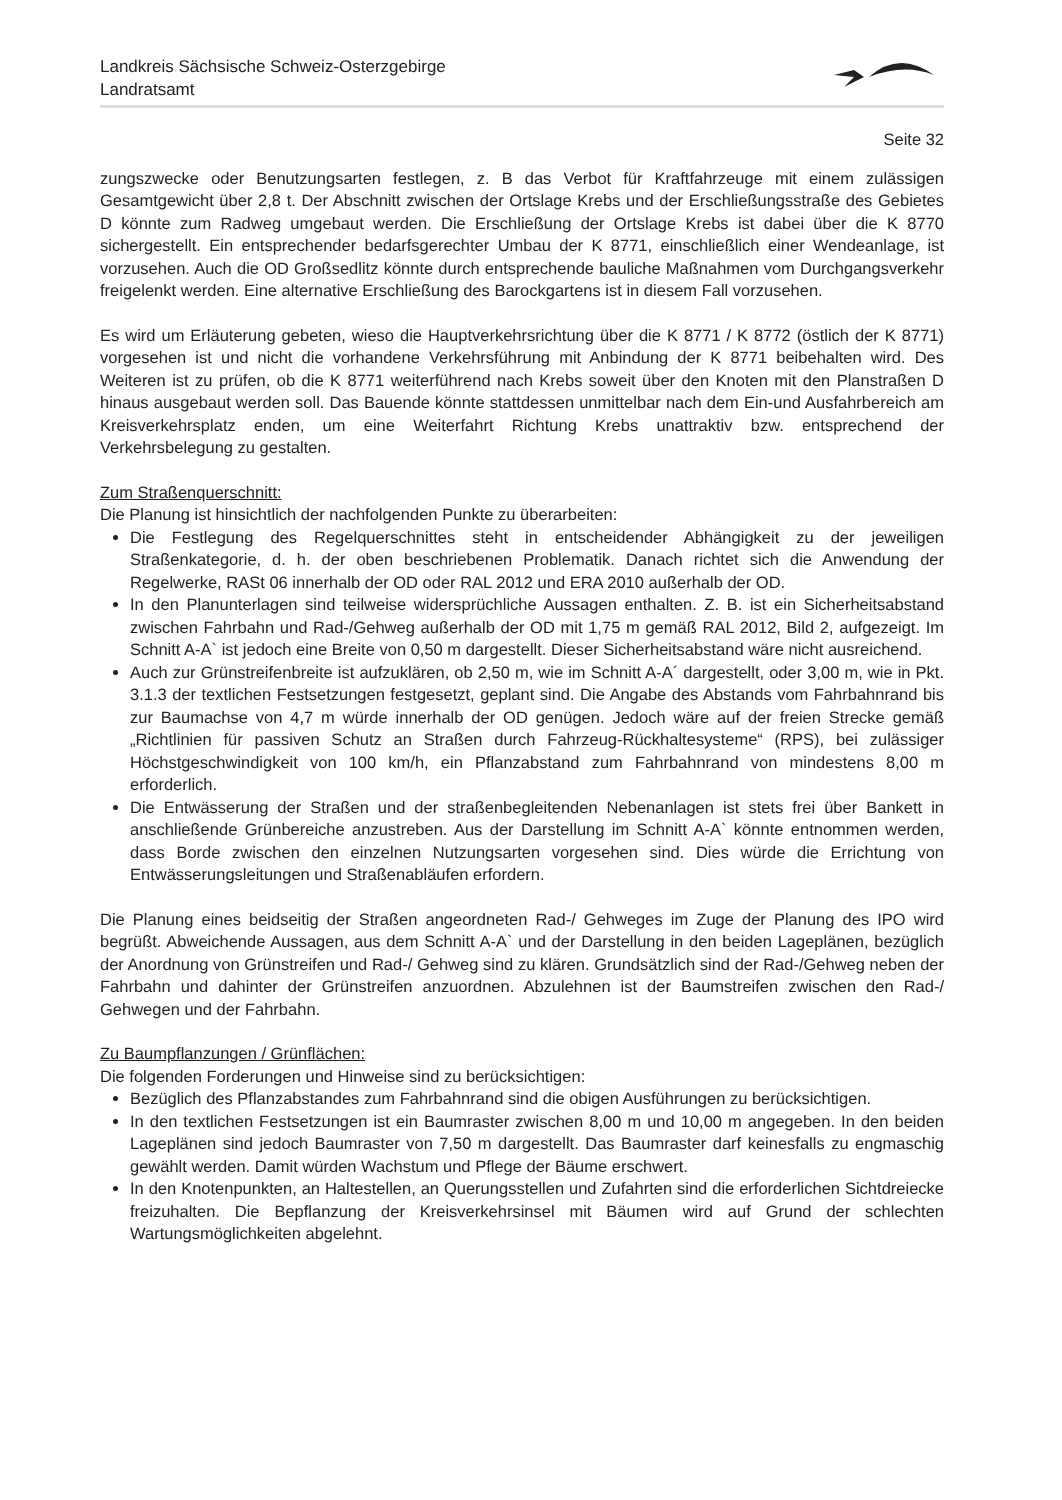Landkreis Sächsische Schweiz-Osterzgebirge
Landratsamt
Seite 32
zungszwecke oder Benutzungsarten festlegen, z. B das Verbot für Kraftfahrzeuge mit einem zulässigen Gesamtgewicht über 2,8 t. Der Abschnitt zwischen der Ortslage Krebs und der Erschließungsstraße des Gebietes D könnte zum Radweg umgebaut werden. Die Erschließung der Ortslage Krebs ist dabei über die K 8770 sichergestellt. Ein entsprechender bedarfsgerechter Umbau der K 8771, einschließlich einer Wendeanlage, ist vorzusehen. Auch die OD Großsedlitz könnte durch entsprechende bauliche Maßnahmen vom Durchgangsverkehr freigelenkt werden. Eine alternative Erschließung des Barockgartens ist in diesem Fall vorzusehen.
Es wird um Erläuterung gebeten, wieso die Hauptverkehrsrichtung über die K 8771 / K 8772 (östlich der K 8771) vorgesehen ist und nicht die vorhandene Verkehrsführung mit Anbindung der K 8771 beibehalten wird. Des Weiteren ist zu prüfen, ob die K 8771 weiterführend nach Krebs soweit über den Knoten mit den Planstraßen D hinaus ausgebaut werden soll. Das Bauende könnte stattdessen unmittelbar nach dem Ein-und Ausfahrbereich am Kreisverkehrsplatz enden, um eine Weiterfahrt Richtung Krebs unattraktiv bzw. entsprechend der Verkehrsbelegung zu gestalten.
Zum Straßenquerschnitt:
Die Planung ist hinsichtlich der nachfolgenden Punkte zu überarbeiten:
Die Festlegung des Regelquerschnittes steht in entscheidender Abhängigkeit zu der jeweiligen Straßenkategorie, d. h. der oben beschriebenen Problematik. Danach richtet sich die Anwendung der Regelwerke, RASt 06 innerhalb der OD oder RAL 2012 und ERA 2010 außerhalb der OD.
In den Planunterlagen sind teilweise widersprüchliche Aussagen enthalten. Z. B. ist ein Sicherheitsabstand zwischen Fahrbahn und Rad-/Gehweg außerhalb der OD mit 1,75 m gemäß RAL 2012, Bild 2, aufgezeigt. Im Schnitt A-A` ist jedoch eine Breite von 0,50 m dargestellt. Dieser Sicherheitsabstand wäre nicht ausreichend.
Auch zur Grünstreifenbreite ist aufzuklären, ob 2,50 m, wie im Schnitt A-A´ dargestellt, oder 3,00 m, wie in Pkt. 3.1.3 der textlichen Festsetzungen festgesetzt, geplant sind. Die Angabe des Abstands vom Fahrbahnrand bis zur Baumachse von 4,7 m würde innerhalb der OD genügen. Jedoch wäre auf der freien Strecke gemäß „Richtlinien für passiven Schutz an Straßen durch Fahrzeug-Rückhaltesysteme“ (RPS), bei zulässiger Höchstgeschwindigkeit von 100 km/h, ein Pflanzabstand zum Fahrbahnrand von mindestens 8,00 m erforderlich.
Die Entwässerung der Straßen und der straßenbegleitenden Nebenanlagen ist stets frei über Bankett in anschließende Grünbereiche anzustreben. Aus der Darstellung im Schnitt A-A` könnte entnommen werden, dass Borde zwischen den einzelnen Nutzungsarten vorgesehen sind. Dies würde die Errichtung von Entwässerungsleitungen und Straßenabläufen erfordern.
Die Planung eines beidseitig der Straßen angeordneten Rad-/ Gehweges im Zuge der Planung des IPO wird begrüßt. Abweichende Aussagen, aus dem Schnitt A-A` und der Darstellung in den beiden Lageplänen, bezüglich der Anordnung von Grünstreifen und Rad-/ Gehweg sind zu klären. Grundsätzlich sind der Rad-/Gehweg neben der Fahrbahn und dahinter der Grünstreifen anzuordnen. Abzulehnen ist der Baumstreifen zwischen den Rad-/ Gehwegen und der Fahrbahn.
Zu Baumpflanzungen / Grünflächen:
Die folgenden Forderungen und Hinweise sind zu berücksichtigen:
Bezüglich des Pflanzabstandes zum Fahrbahnrand sind die obigen Ausführungen zu berücksichtigen.
In den textlichen Festsetzungen ist ein Baumraster zwischen 8,00 m und 10,00 m angegeben. In den beiden Lageplänen sind jedoch Baumraster von 7,50 m dargestellt. Das Baumraster darf keinesfalls zu engmaschig gewählt werden. Damit würden Wachstum und Pflege der Bäume erschwert.
In den Knotenpunkten, an Haltestellen, an Querungsstellen und Zufahrten sind die erforderlichen Sichtdreiecke freizuhalten. Die Bepflanzung der Kreisverkehrsinsel mit Bäumen wird auf Grund der schlechten Wartungsmöglichkeiten abgelehnt.